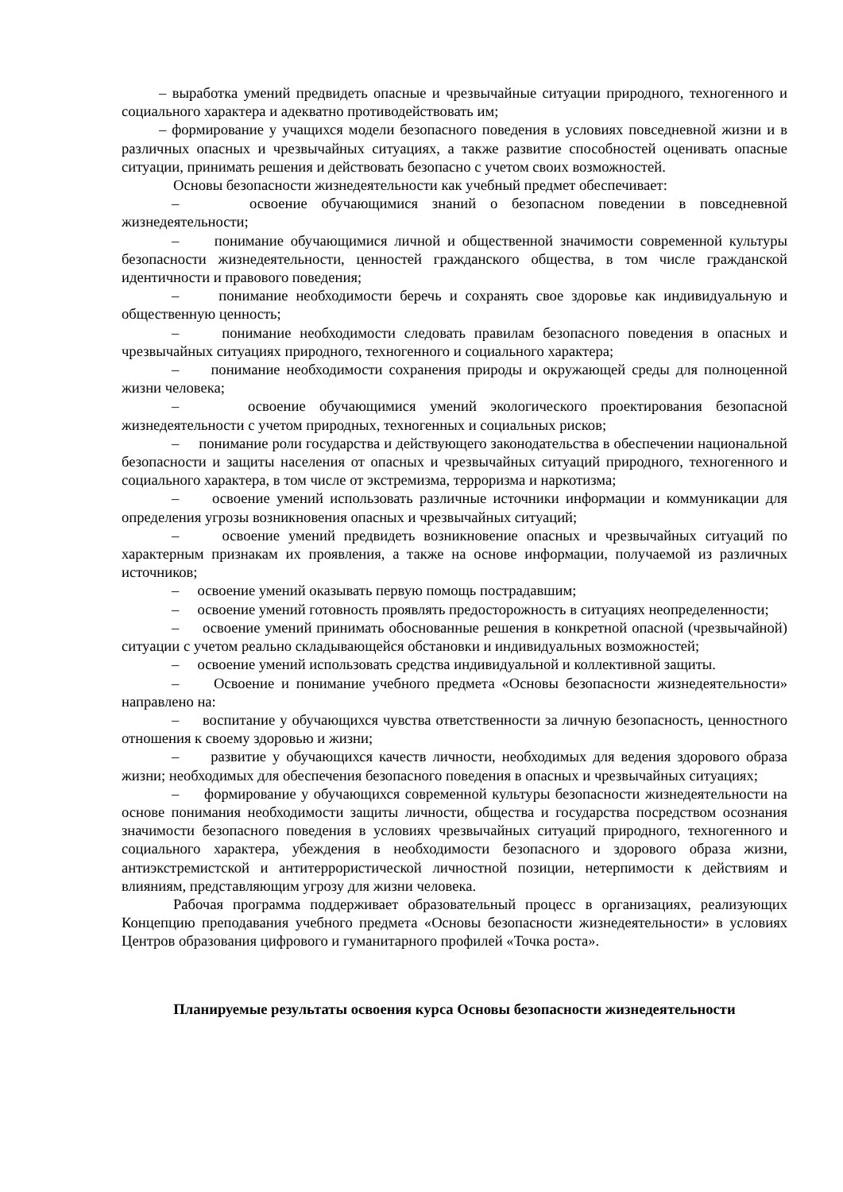– выработка умений предвидеть опасные и чрезвычайные ситуации природного, техногенного и социального характера и адекватно противодействовать им;
– формирование у учащихся модели безопасного поведения в условиях повседневной жизни и в различных опасных и чрезвычайных ситуациях, а также развитие способностей оценивать опасные ситуации, принимать решения и действовать безопасно с учетом своих возможностей.
Основы безопасности жизнедеятельности как учебный предмет обеспечивает:
– освоение обучающимися знаний о безопасном поведении в повседневной жизнедеятельности;
– понимание обучающимися личной и общественной значимости современной культуры безопасности жизнедеятельности, ценностей гражданского общества, в том числе гражданской идентичности и правового поведения;
– понимание необходимости беречь и сохранять свое здоровье как индивидуальную и общественную ценность;
– понимание необходимости следовать правилам безопасного поведения в опасных и чрезвычайных ситуациях природного, техногенного и социального характера;
– понимание необходимости сохранения природы и окружающей среды для полноценной жизни человека;
– освоение обучающимися умений экологического проектирования безопасной жизнедеятельности с учетом природных, техногенных и социальных рисков;
– понимание роли государства и действующего законодательства в обеспечении национальной безопасности и защиты населения от опасных и чрезвычайных ситуаций природного, техногенного и социального характера, в том числе от экстремизма, терроризма и наркотизма;
– освоение умений использовать различные источники информации и коммуникации для определения угрозы возникновения опасных и чрезвычайных ситуаций;
– освоение умений предвидеть возникновение опасных и чрезвычайных ситуаций по характерным признакам их проявления, а также на основе информации, получаемой из различных источников;
– освоение умений оказывать первую помощь пострадавшим;
– освоение умений готовность проявлять предосторожность в ситуациях неопределенности;
– освоение умений принимать обоснованные решения в конкретной опасной (чрезвычайной) ситуации с учетом реально складывающейся обстановки и индивидуальных возможностей;
– освоение умений использовать средства индивидуальной и коллективной защиты.
– Освоение и понимание учебного предмета «Основы безопасности жизнедеятельности» направлено на:
– воспитание у обучающихся чувства ответственности за личную безопасность, ценностного отношения к своему здоровью и жизни;
– развитие у обучающихся качеств личности, необходимых для ведения здорового образа жизни; необходимых для обеспечения безопасного поведения в опасных и чрезвычайных ситуациях;
– формирование у обучающихся современной культуры безопасности жизнедеятельности на основе понимания необходимости защиты личности, общества и государства посредством осознания значимости безопасного поведения в условиях чрезвычайных ситуаций природного, техногенного и социального характера, убеждения в необходимости безопасного и здорового образа жизни, антиэкстремистской и антитеррористической личностной позиции, нетерпимости к действиям и влияниям, представляющим угрозу для жизни человека.
Рабочая программа поддерживает образовательный процесс в организациях, реализующих Концепцию преподавания учебного предмета «Основы безопасности жизнедеятельности» в условиях Центров образования цифрового и гуманитарного профилей «Точка роста».
Планируемые результаты освоения курса Основы безопасности жизнедеятельности